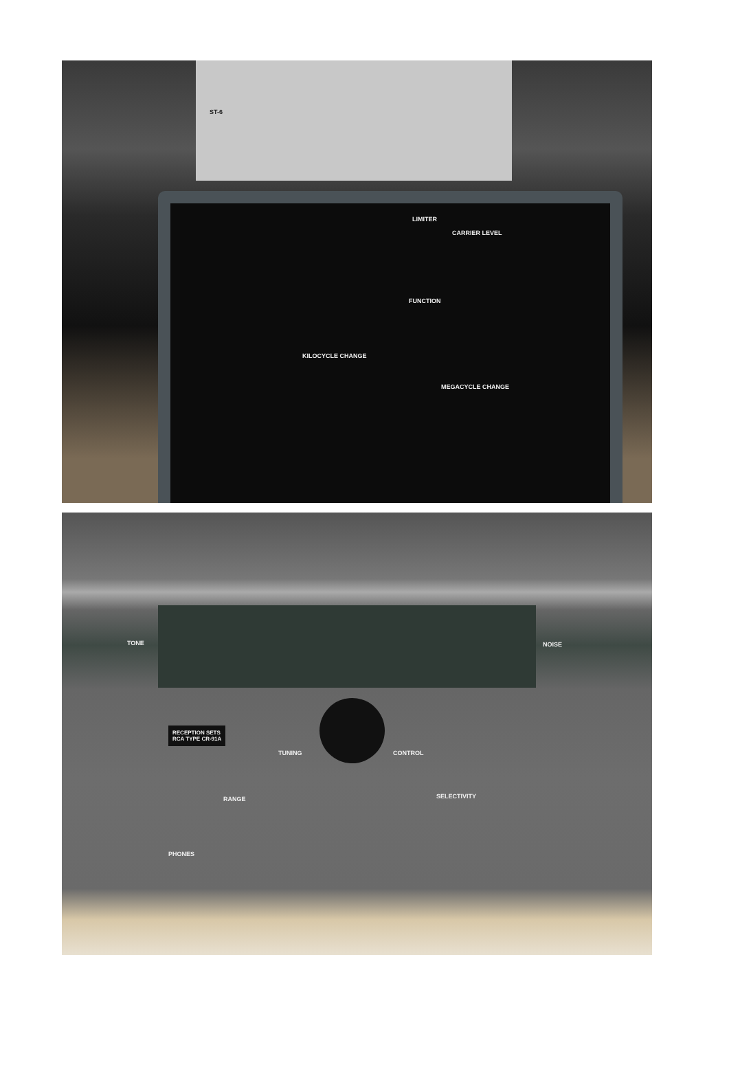ST-6
CARRIER LEVEL
LIMITER
FUNCTION
KILOCYCLE CHANGE
MEGACYCLE CHANGE
TONE NOISE
RECEPTION SETS
RCA TYPE CR-91A
TUNING CONTROL
SELECTIVITY
RANGE
PHONES